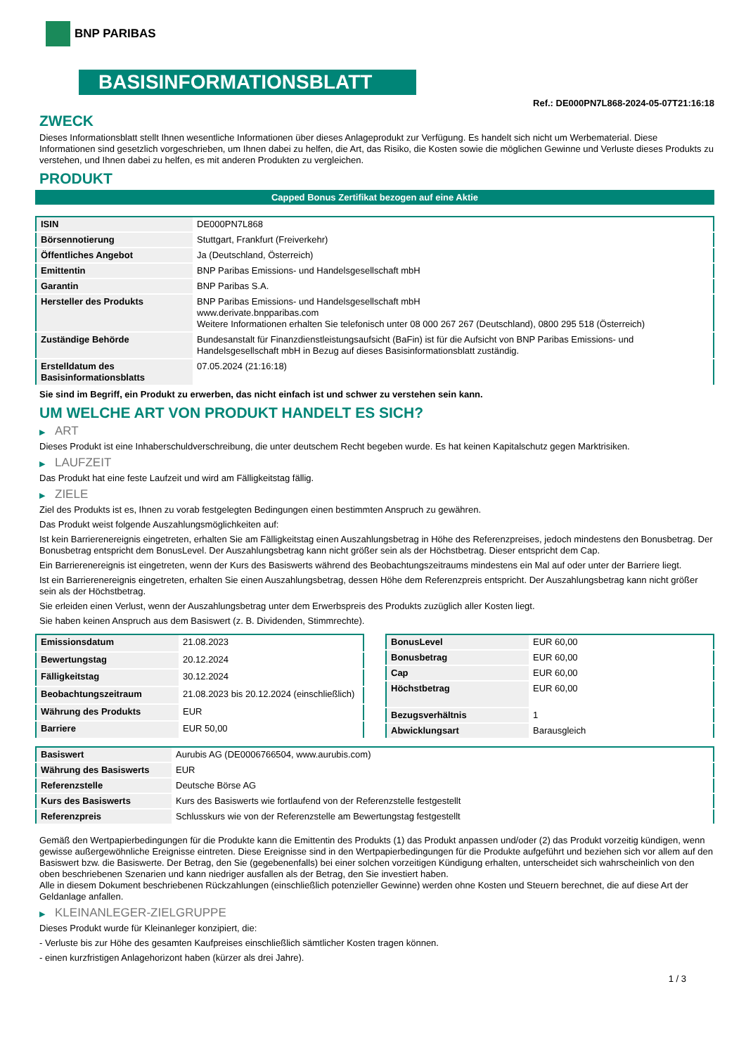BNP PARIBAS
BASISINFORMATIONSBLATT
Ref.: DE000PN7L868-2024-05-07T21:16:18
ZWECK
Dieses Informationsblatt stellt Ihnen wesentliche Informationen über dieses Anlageprodukt zur Verfügung. Es handelt sich nicht um Werbematerial. Diese Informationen sind gesetzlich vorgeschrieben, um Ihnen dabei zu helfen, die Art, das Risiko, die Kosten sowie die möglichen Gewinne und Verluste dieses Produkts zu verstehen, und Ihnen dabei zu helfen, es mit anderen Produkten zu vergleichen.
PRODUKT
Capped Bonus Zertifikat bezogen auf eine Aktie
| ISIN | DE000PN7L868 |
| Börsennotierung | Stuttgart, Frankfurt (Freiverkehr) |
| Öffentliches Angebot | Ja (Deutschland, Österreich) |
| Emittentin | BNP Paribas Emissions- und Handelsgesellschaft mbH |
| Garantin | BNP Paribas S.A. |
| Hersteller des Produkts | BNP Paribas Emissions- und Handelsgesellschaft mbH www.derivate.bnpparibas.com Weitere Informationen erhalten Sie telefonisch unter 08 000 267 267 (Deutschland), 0800 295 518 (Österreich) |
| Zuständige Behörde | Bundesanstalt für Finanzdienstleistungsaufsicht (BaFin) ist für die Aufsicht von BNP Paribas Emissions- und Handelsgesellschaft mbH in Bezug auf dieses Basisinformationsblatt zuständig. |
| Erstelldatum des Basisinformationsblatts | 07.05.2024 (21:16:18) |
Sie sind im Begriff, ein Produkt zu erwerben, das nicht einfach ist und schwer zu verstehen sein kann.
UM WELCHE ART VON PRODUKT HANDELT ES SICH?
▶ ART
Dieses Produkt ist eine Inhaberschuldverschreibung, die unter deutschem Recht begeben wurde. Es hat keinen Kapitalschutz gegen Marktrisiken.
▶ LAUFZEIT
Das Produkt hat eine feste Laufzeit und wird am Fälligkeitstag fällig.
▶ ZIELE
Ziel des Produkts ist es, Ihnen zu vorab festgelegten Bedingungen einen bestimmten Anspruch zu gewähren.
Das Produkt weist folgende Auszahlungsmöglichkeiten auf:
Ist kein Barrierenereignis eingetreten, erhalten Sie am Fälligkeitstag einen Auszahlungsbetrag in Höhe des Referenzpreises, jedoch mindestens den Bonusbetrag. Der Bonusbetrag entspricht dem BonusLevel. Der Auszahlungsbetrag kann nicht größer sein als der Höchstbetrag. Dieser entspricht dem Cap.
Ein Barrierenereignis ist eingetreten, wenn der Kurs des Basiswerts während des Beobachtungszeitraums mindestens ein Mal auf oder unter der Barriere liegt.
Ist ein Barrierenereignis eingetreten, erhalten Sie einen Auszahlungsbetrag, dessen Höhe dem Referenzpreis entspricht. Der Auszahlungsbetrag kann nicht größer sein als der Höchstbetrag.
Sie erleiden einen Verlust, wenn der Auszahlungsbetrag unter dem Erwerbspreis des Produkts zuzüglich aller Kosten liegt.
Sie haben keinen Anspruch aus dem Basiswert (z. B. Dividenden, Stimmrechte).
| Emissionsdatum | 21.08.2023 |
| Bewertungstag | 20.12.2024 |
| Fälligkeitstag | 30.12.2024 |
| Beobachtungszeitraum | 21.08.2023 bis 20.12.2024 (einschließlich) |
| Währung des Produkts | EUR |
| Barriere | EUR 50,00 |
| BonusLevel | EUR 60,00 |
| Bonusbetrag | EUR 60,00 |
| Cap | EUR 60,00 |
| Höchstbetrag | EUR 60,00 |
| Bezugsverhältnis | 1 |
| Abwicklungsart | Barausgleich |
| Basiswert | Aurubis AG (DE0006766504, www.aurubis.com) |
| Währung des Basiswerts | EUR |
| Referenzstelle | Deutsche Börse AG |
| Kurs des Basiswerts | Kurs des Basiswerts wie fortlaufend von der Referenzstelle festgestellt |
| Referenzpreis | Schlusskurs wie von der Referenzstelle am Bewertungstag festgestellt |
Gemäß den Wertpapierbedingungen für die Produkte kann die Emittentin des Produkts (1) das Produkt anpassen und/oder (2) das Produkt vorzeitig kündigen, wenn gewisse außergewöhnliche Ereignisse eintreten. Diese Ereignisse sind in den Wertpapierbedingungen für die Produkte aufgeführt und beziehen sich vor allem auf den Basiswert bzw. die Basiswerte. Der Betrag, den Sie (gegebenenfalls) bei einer solchen vorzeitigen Kündigung erhalten, unterscheidet sich wahrscheinlich von den oben beschriebenen Szenarien und kann niedriger ausfallen als der Betrag, den Sie investiert haben.
Alle in diesem Dokument beschriebenen Rückzahlungen (einschließlich potenzieller Gewinne) werden ohne Kosten und Steuern berechnet, die auf diese Art der Geldanlage anfallen.
▶ KLEINANLEGER-ZIELGRUPPE
Dieses Produkt wurde für Kleinanleger konzipiert, die:
- Verluste bis zur Höhe des gesamten Kaufpreises einschließlich sämtlicher Kosten tragen können.
- einen kurzfristigen Anlagehorizont haben (kürzer als drei Jahre).
1 / 3